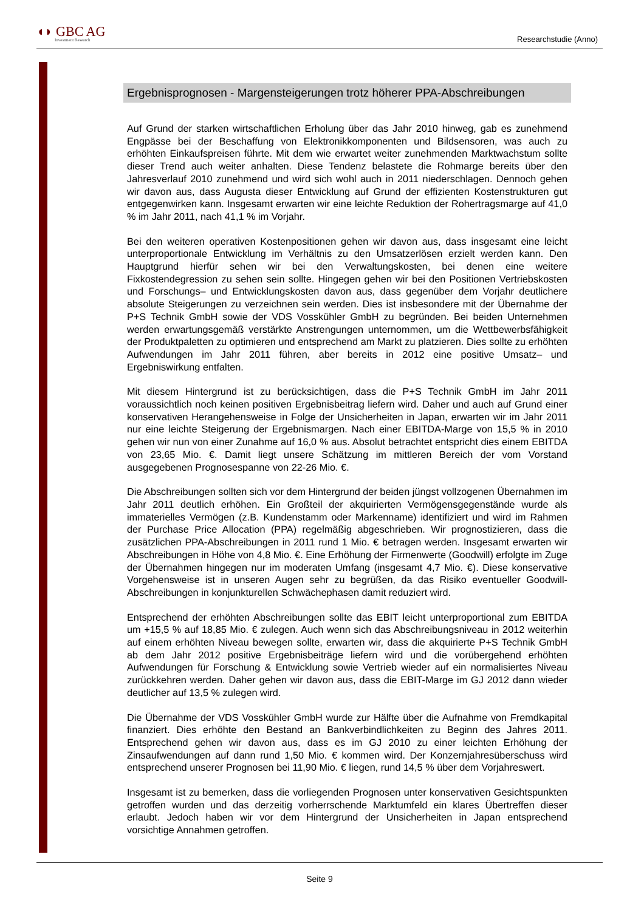◖◗ GBC AG
Investment Research
Researchstudie (Anno)
Ergebnisprognosen - Margensteigerungen trotz höherer PPA-Abschreibungen
Auf Grund der starken wirtschaftlichen Erholung über das Jahr 2010 hinweg, gab es zunehmend Engpässe bei der Beschaffung von Elektronikkomponenten und Bildsensoren, was auch zu erhöhten Einkaufspreisen führte. Mit dem wie erwartet weiter zunehmenden Marktwachstum sollte dieser Trend auch weiter anhalten. Diese Tendenz belastete die Rohmarge bereits über den Jahresverlauf 2010 zunehmend und wird sich wohl auch in 2011 niederschlagen. Dennoch gehen wir davon aus, dass Augusta dieser Entwicklung auf Grund der effizienten Kostenstrukturen gut entgegenwirken kann. Insgesamt erwarten wir eine leichte Reduktion der Rohertragsmarge auf 41,0 % im Jahr 2011, nach 41,1 % im Vorjahr.
Bei den weiteren operativen Kostenpositionen gehen wir davon aus, dass insgesamt eine leicht unterproportionale Entwicklung im Verhältnis zu den Umsatzerlösen erzielt werden kann. Den Hauptgrund hierfür sehen wir bei den Verwaltungskosten, bei denen eine weitere Fixkostendegression zu sehen sein sollte. Hingegen gehen wir bei den Positionen Vertriebskosten und Forschungs– und Entwicklungskosten davon aus, dass gegenüber dem Vorjahr deutlichere absolute Steigerungen zu verzeichnen sein werden. Dies ist insbesondere mit der Übernahme der P+S Technik GmbH sowie der VDS Vosskühler GmbH zu begründen. Bei beiden Unternehmen werden erwartungsgemäß verstärkte Anstrengungen unternommen, um die Wettbewerbsfähigkeit der Produktpaletten zu optimieren und entsprechend am Markt zu platzieren. Dies sollte zu erhöhten Aufwendungen im Jahr 2011 führen, aber bereits in 2012 eine positive Umsatz– und Ergebniswirkung entfalten.
Mit diesem Hintergrund ist zu berücksichtigen, dass die P+S Technik GmbH im Jahr 2011 voraussichtlich noch keinen positiven Ergebnisbeitrag liefern wird. Daher und auch auf Grund einer konservativen Herangehensweise in Folge der Unsicherheiten in Japan, erwarten wir im Jahr 2011 nur eine leichte Steigerung der Ergebnismargen. Nach einer EBITDA-Marge von 15,5 % in 2010 gehen wir nun von einer Zunahme auf 16,0 % aus. Absolut betrachtet entspricht dies einem EBITDA von 23,65 Mio. €. Damit liegt unsere Schätzung im mittleren Bereich der vom Vorstand ausgegebenen Prognosespanne von 22-26 Mio. €.
Die Abschreibungen sollten sich vor dem Hintergrund der beiden jüngst vollzogenen Übernahmen im Jahr 2011 deutlich erhöhen. Ein Großteil der akquirierten Vermögensgegenstände wurde als immaterielles Vermögen (z.B. Kundenstamm oder Markenname) identifiziert und wird im Rahmen der Purchase Price Allocation (PPA) regelmäßig abgeschrieben. Wir prognostizieren, dass die zusätzlichen PPA-Abschreibungen in 2011 rund 1 Mio. € betragen werden. Insgesamt erwarten wir Abschreibungen in Höhe von 4,8 Mio. €. Eine Erhöhung der Firmenwerte (Goodwill) erfolgte im Zuge der Übernahmen hingegen nur im moderaten Umfang (insgesamt 4,7 Mio. €). Diese konservative Vorgehensweise ist in unseren Augen sehr zu begrüßen, da das Risiko eventueller Goodwill-Abschreibungen in konjunkturellen Schwächephasen damit reduziert wird.
Entsprechend der erhöhten Abschreibungen sollte das EBIT leicht unterproportional zum EBITDA um +15,5 % auf 18,85 Mio. € zulegen. Auch wenn sich das Abschreibungsniveau in 2012 weiterhin auf einem erhöhten Niveau bewegen sollte, erwarten wir, dass die akquirierte P+S Technik GmbH ab dem Jahr 2012 positive Ergebnisbeiträge liefern wird und die vorübergehend erhöhten Aufwendungen für Forschung & Entwicklung sowie Vertrieb wieder auf ein normalisiertes Niveau zurückkehren werden. Daher gehen wir davon aus, dass die EBIT-Marge im GJ 2012 dann wieder deutlicher auf 13,5 % zulegen wird.
Die Übernahme der VDS Vosskühler GmbH wurde zur Hälfte über die Aufnahme von Fremdkapital finanziert. Dies erhöhte den Bestand an Bankverbindlichkeiten zu Beginn des Jahres 2011. Entsprechend gehen wir davon aus, dass es im GJ 2010 zu einer leichten Erhöhung der Zinsaufwendungen auf dann rund 1,50 Mio. € kommen wird. Der Konzernjahresüberschuss wird entsprechend unserer Prognosen bei 11,90 Mio. € liegen, rund 14,5 % über dem Vorjahreswert.
Insgesamt ist zu bemerken, dass die vorliegenden Prognosen unter konservativen Gesichtspunkten getroffen wurden und das derzeitig vorherrschende Marktumfeld ein klares Übertreffen dieser erlaubt. Jedoch haben wir vor dem Hintergrund der Unsicherheiten in Japan entsprechend vorsichtige Annahmen getroffen.
Seite 9